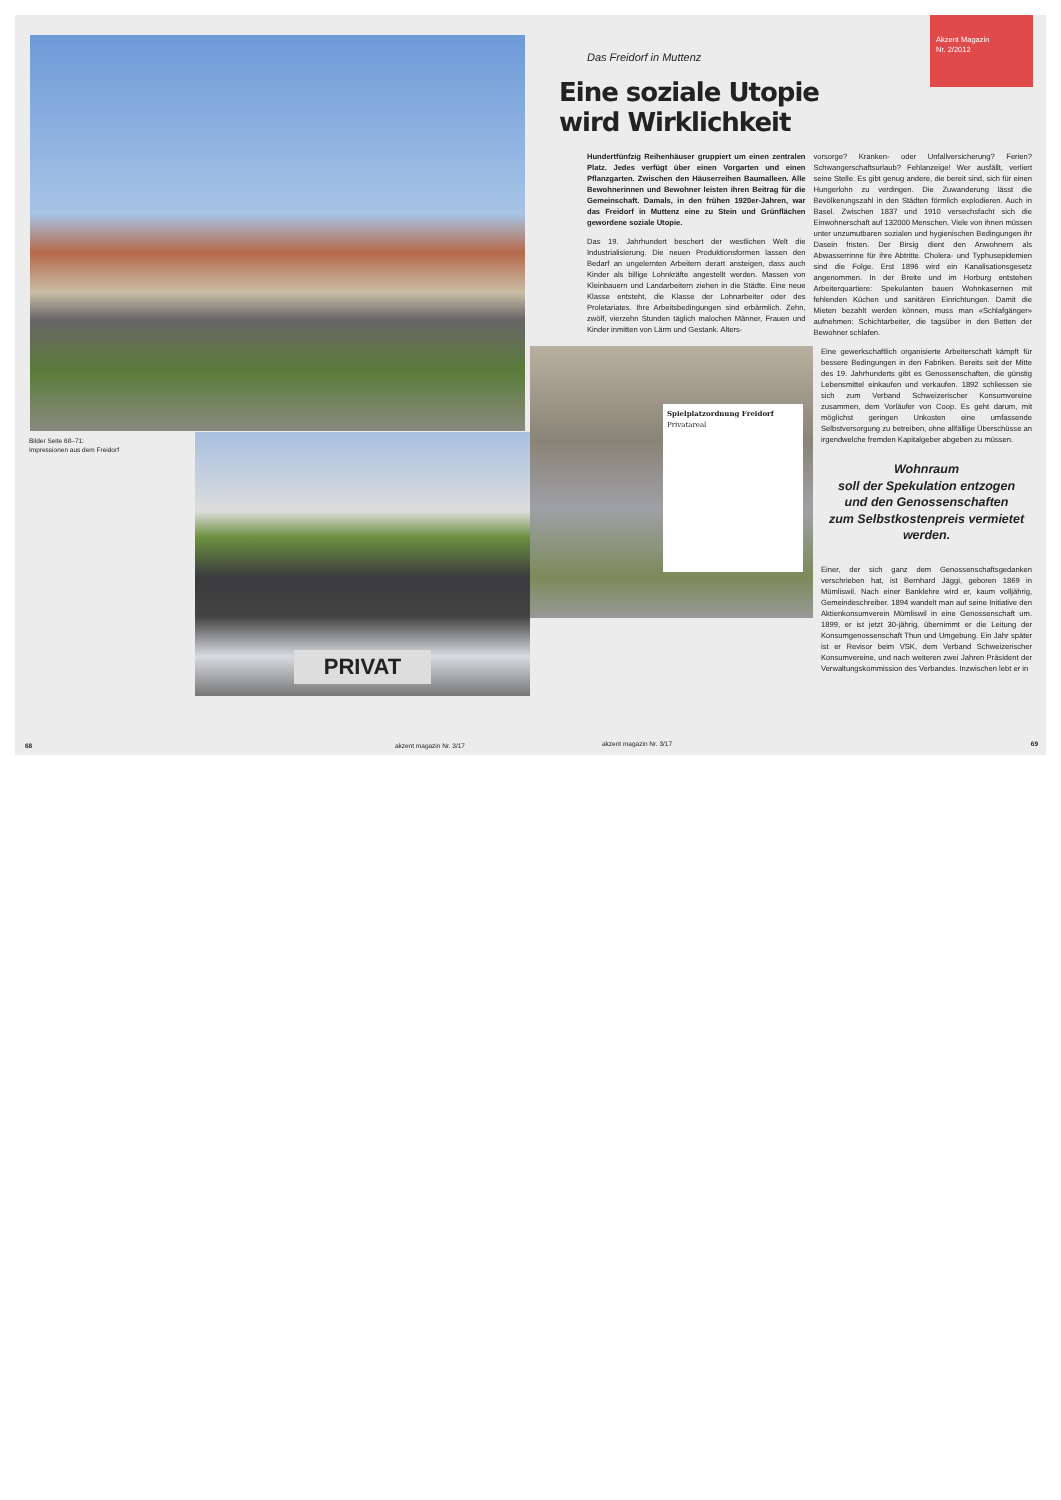Bilder Seite 68–71:
Impressionen aus dem Freidorf
PRIVAT
68 akzent magazin Nr. 3/17
Akzent Magazin
Nr. 2/2012
Das Freidorf in Muttenz
Eine soziale Utopie
wird Wirklichkeit
Hundertfünfzig Reihenhäuser gruppiert um einen zentralen Platz. Jedes verfügt über einen Vorgarten und einen Pflanzgarten. Zwischen den Häuserreihen Baumalleen. Alle Bewohnerinnen und Bewohner leisten ihren Beitrag für die Gemeinschaft. Damals, in den frühen 1920er-Jahren, war das Freidorf in Muttenz eine zu Stein und Grünflächen gewordene soziale Utopie.
Das 19. Jahrhundert beschert der westlichen Welt die Industrialisierung. Die neuen Produktionsformen lassen den Bedarf an ungelernten Arbeitern derart ansteigen, dass auch Kinder als billige Lohnkräfte angestellt werden. Massen von Kleinbauern und Landarbeitern ziehen in die Städte. Eine neue Klasse entsteht, die Klasse der Lohnarbeiter oder des Proletariates. Ihre Arbeitsbedingungen sind erbärmlich. Zehn, zwölf, vierzehn Stunden täglich malochen Männer, Frauen und Kinder inmitten von Lärm und Gestank. Alters-
vorsorge? Kranken- oder Unfallversicherung? Ferien? Schwangerschaftsurlaub? Fehlanzeige! Wer ausfällt, verliert seine Stelle. Es gibt genug andere, die bereit sind, sich für einen Hungerlohn zu verdingen. Die Zuwanderung lässt die Bevölkerungszahl in den Städten förmlich explodieren. Auch in Basel. Zwischen 1837 und 1910 versechsfacht sich die Einwohnerschaft auf 132000 Menschen. Viele von ihnen müssen unter unzumutbaren sozialen und hygienischen Bedingungen ihr Dasein fristen. Der Birsig dient den Anwohnern als Abwasserrinne für ihre Abtritte. Cholera- und Typhusepidemien sind die Folge. Erst 1896 wird ein Kanalisationsgesetz angenommen. In der Breite und im Horburg entstehen Arbeiterquartiere: Spekulanten bauen Wohnkasernen mit fehlenden Küchen und sanitären Einrichtungen. Damit die Mieten bezahlt werden können, muss man «Schlafgänger» aufnehmen: Schichtarbeiter, die tagsüber in den Betten der Bewohner schlafen.
Spielplatzordnung Freidorf
Privatareal
Eine gewerkschaftlich organisierte Arbeiterschaft kämpft für bessere Bedingungen in den Fabriken. Bereits seit der Mitte des 19. Jahrhunderts gibt es Genossenschaften, die günstig Lebensmittel einkaufen und verkaufen. 1892 schliessen sie sich zum Verband Schweizerischer Konsumvereine zusammen, dem Vorläufer von Coop. Es geht darum, mit möglichst geringen Unkosten eine umfassende Selbstversorgung zu betreiben, ohne allfällige Überschüsse an irgendwelche fremden Kapitalgeber abgeben zu müssen.
Wohnraum
soll der Spekulation entzogen
und den Genossenschaften
zum Selbstkostenpreis vermietet
werden.
Einer, der sich ganz dem Genossenschaftsgedanken verschrieben hat, ist Bernhard Jäggi, geboren 1869 in Mümliswil. Nach einer Banklehre wird er, kaum volljährig, Gemeindeschreiber. 1894 wandelt man auf seine Initiative den Aktienkonsumverein Mümliswil in eine Genossenschaft um. 1899, er ist jetzt 30-jährig, übernimmt er die Leitung der Konsumgenossenschaft Thun und Umgebung. Ein Jahr später ist er Revisor beim VSK, dem Verband Schweizerischer Konsumvereine, und nach weiteren zwei Jahren Präsident der Verwaltungskommission des Verbandes. Inzwischen lebt er in
akzent magazin Nr. 3/17 69